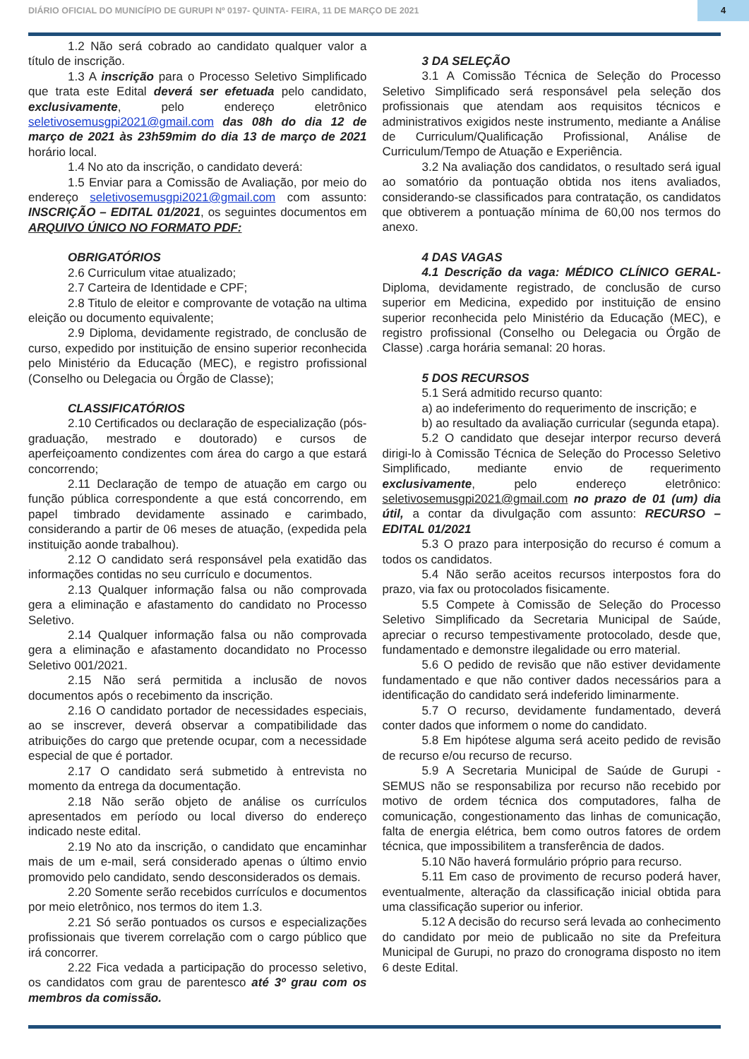DIÁRIO OFICIAL DO MUNICÍPIO DE GURUPI Nº 0197- QUINTA- FEIRA, 11 DE MARÇO DE 2021 4
1.2 Não será cobrado ao candidato qualquer valor a título de inscrição.
1.3 A inscrição para o Processo Seletivo Simplificado que trata este Edital deverá ser efetuada pelo candidato, exclusivamente, pelo endereço eletrônico seletivosemusgpi2021@gmail.com das 08h do dia 12 de março de 2021 às 23h59mim do dia 13 de março de 2021 horário local.
1.4 No ato da inscrição, o candidato deverá:
1.5 Enviar para a Comissão de Avaliação, por meio do endereço seletivosemusgpi2021@gmail.com com assunto: INSCRIÇÃO – EDITAL 01/2021, os seguintes documentos em ARQUIVO ÚNICO NO FORMATO PDF:
OBRIGATÓRIOS
2.6 Curriculum vitae atualizado;
2.7 Carteira de Identidade e CPF;
2.8 Titulo de eleitor e comprovante de votação na ultima eleição ou documento equivalente;
2.9 Diploma, devidamente registrado, de conclusão de curso, expedido por instituição de ensino superior reconhecida pelo Ministério da Educação (MEC), e registro profissional (Conselho ou Delegacia ou Órgão de Classe);
CLASSIFICATÓRIOS
2.10 Certificados ou declaração de especialização (pós-graduação, mestrado e doutorado) e cursos de aperfeiçoamento condizentes com área do cargo a que estará concorrendo;
2.11 Declaração de tempo de atuação em cargo ou função pública correspondente a que está concorrendo, em papel timbrado devidamente assinado e carimbado, considerando a partir de 06 meses de atuação, (expedida pela instituição aonde trabalhou).
2.12 O candidato será responsável pela exatidão das informações contidas no seu currículo e documentos.
2.13 Qualquer informação falsa ou não comprovada gera a eliminação e afastamento do candidato no Processo Seletivo.
2.14 Qualquer informação falsa ou não comprovada gera a eliminação e afastamento docandidato no Processo Seletivo 001/2021.
2.15 Não será permitida a inclusão de novos documentos após o recebimento da inscrição.
2.16 O candidato portador de necessidades especiais, ao se inscrever, deverá observar a compatibilidade das atribuições do cargo que pretende ocupar, com a necessidade especial de que é portador.
2.17 O candidato será submetido à entrevista no momento da entrega da documentação.
2.18 Não serão objeto de análise os currículos apresentados em período ou local diverso do endereço indicado neste edital.
2.19 No ato da inscrição, o candidato que encaminhar mais de um e-mail, será considerado apenas o último envio promovido pelo candidato, sendo desconsiderados os demais.
2.20 Somente serão recebidos currículos e documentos por meio eletrônico, nos termos do item 1.3.
2.21 Só serão pontuados os cursos e especializações profissionais que tiverem correlação com o cargo público que irá concorrer.
2.22 Fica vedada a participação do processo seletivo, os candidatos com grau de parentesco até 3º grau com os membros da comissão.
3 DA SELEÇÃO
3.1 A Comissão Técnica de Seleção do Processo Seletivo Simplificado será responsável pela seleção dos profissionais que atendam aos requisitos técnicos e administrativos exigidos neste instrumento, mediante a Análise de Curriculum/Qualificação Profissional, Análise de Curriculum/Tempo de Atuação e Experiência.
3.2 Na avaliação dos candidatos, o resultado será igual ao somatório da pontuação obtida nos itens avaliados, considerando-se classificados para contratação, os candidatos que obtiverem a pontuação mínima de 60,00 nos termos do anexo.
4 DAS VAGAS
4.1 Descrição da vaga: MÉDICO CLÍNICO GERAL- Diploma, devidamente registrado, de conclusão de curso superior em Medicina, expedido por instituição de ensino superior reconhecida pelo Ministério da Educação (MEC), e registro profissional (Conselho ou Delegacia ou Órgão de Classe) .carga horária semanal: 20 horas.
5 DOS RECURSOS
5.1 Será admitido recurso quanto:
a) ao indeferimento do requerimento de inscrição; e
b) ao resultado da avaliação curricular (segunda etapa).
5.2 O candidato que desejar interpor recurso deverá dirigi-lo à Comissão Técnica de Seleção do Processo Seletivo Simplificado, mediante envio de requerimento exclusivamente, pelo endereço eletrônico: seletivosemusgpi2021@gmail.com no prazo de 01 (um) dia útil, a contar da divulgação com assunto: RECURSO – EDITAL 01/2021
5.3 O prazo para interposição do recurso é comum a todos os candidatos.
5.4 Não serão aceitos recursos interpostos fora do prazo, via fax ou protocolados fisicamente.
5.5 Compete à Comissão de Seleção do Processo Seletivo Simplificado da Secretaria Municipal de Saúde, apreciar o recurso tempestivamente protocolado, desde que, fundamentado e demonstre ilegalidade ou erro material.
5.6 O pedido de revisão que não estiver devidamente fundamentado e que não contiver dados necessários para a identificação do candidato será indeferido liminarmente.
5.7 O recurso, devidamente fundamentado, deverá conter dados que informem o nome do candidato.
5.8 Em hipótese alguma será aceito pedido de revisão de recurso e/ou recurso de recurso.
5.9 A Secretaria Municipal de Saúde de Gurupi - SEMUS não se responsabiliza por recurso não recebido por motivo de ordem técnica dos computadores, falha de comunicação, congestionamento das linhas de comunicação, falta de energia elétrica, bem como outros fatores de ordem técnica, que impossibilitem a transferência de dados.
5.10 Não haverá formulário próprio para recurso.
5.11 Em caso de provimento de recurso poderá haver, eventualmente, alteração da classificação inicial obtida para uma classificação superior ou inferior.
5.12 A decisão do recurso será levada ao conhecimento do candidato por meio de publicaão no site da Prefeitura Municipal de Gurupi, no prazo do cronograma disposto no item 6 deste Edital.